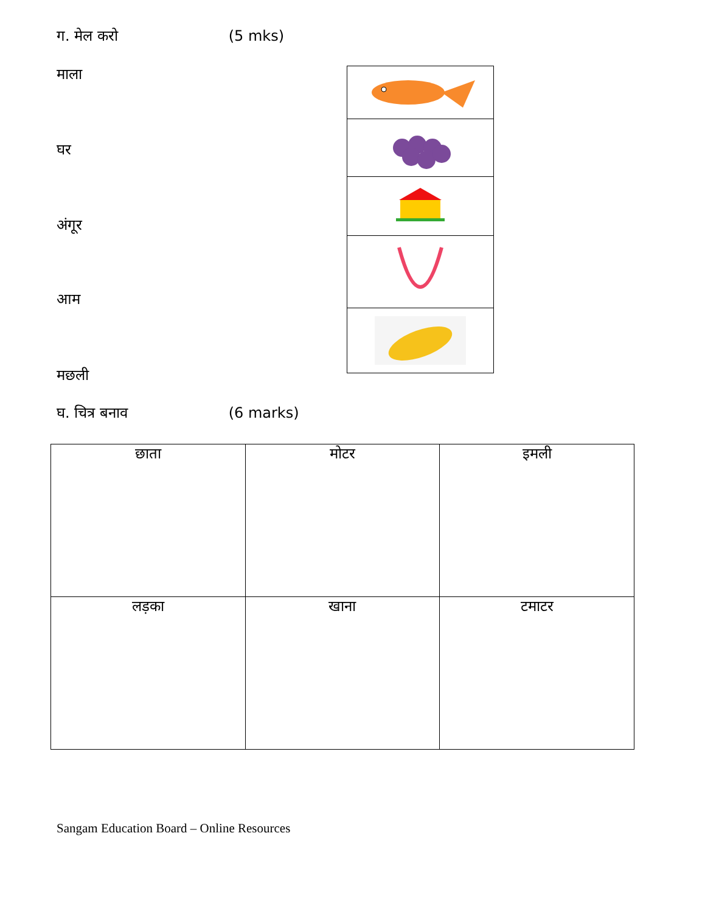ग. मेल करो (5 mks)
माला
घर
अंगूर
आम
मछली
घ. चित्र बनाव (6 marks)
| छाता | मोटर | इमली |
| लड़का | खाना | टमाटर |
Sangam Education Board – Online Resources